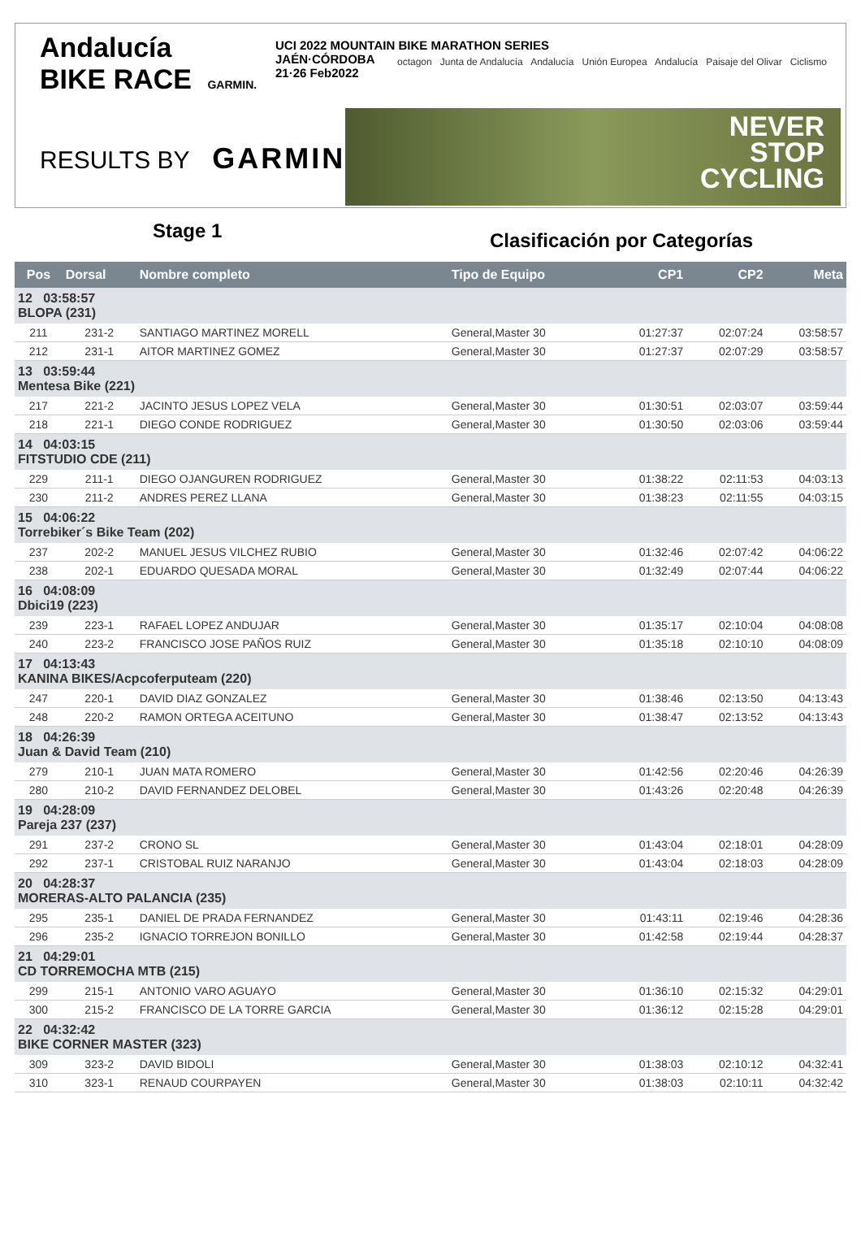Andalucía
BIKE RACE GARMIN.
UCI 2022 MOUNTAIN BIKE MARATHON SERIES
JAÉN·CÓRDOBA
21·26 Feb2022
octagon Junta de Andalucía Andalucía Unión Europea Andalucía Paisaje del Olivar Ciclismo
RESULTS BY GARMIN.
NEVER
STOP
CYCLING
Stage 1
Clasificación por Categorías
| Pos | Dorsal | Nombre completo | Tipo de Equipo | CP1 | CP2 | Meta |
| --- | --- | --- | --- | --- | --- | --- |
| 12 03:58:57 BLOPA (231) | | | | | | |
| 211 | 231-2 | SANTIAGO MARTINEZ MORELL | General,Master 30 | 01:27:37 | 02:07:24 | 03:58:57 |
| 212 | 231-1 | AITOR MARTINEZ GOMEZ | General,Master 30 | 01:27:37 | 02:07:29 | 03:58:57 |
| 13 03:59:44 Mentesa Bike (221) | | | | | | |
| 217 | 221-2 | JACINTO JESUS LOPEZ VELA | General,Master 30 | 01:30:51 | 02:03:07 | 03:59:44 |
| 218 | 221-1 | DIEGO CONDE RODRIGUEZ | General,Master 30 | 01:30:50 | 02:03:06 | 03:59:44 |
| 14 04:03:15 FITSTUDIO CDE (211) | | | | | | |
| 229 | 211-1 | DIEGO OJANGUREN RODRIGUEZ | General,Master 30 | 01:38:22 | 02:11:53 | 04:03:13 |
| 230 | 211-2 | ANDRES PEREZ LLANA | General,Master 30 | 01:38:23 | 02:11:55 | 04:03:15 |
| 15 04:06:22 Torrebiker´s Bike Team (202) | | | | | | |
| 237 | 202-2 | MANUEL JESUS VILCHEZ RUBIO | General,Master 30 | 01:32:46 | 02:07:42 | 04:06:22 |
| 238 | 202-1 | EDUARDO QUESADA MORAL | General,Master 30 | 01:32:49 | 02:07:44 | 04:06:22 |
| 16 04:08:09 Dbici19 (223) | | | | | | |
| 239 | 223-1 | RAFAEL LOPEZ ANDUJAR | General,Master 30 | 01:35:17 | 02:10:04 | 04:08:08 |
| 240 | 223-2 | FRANCISCO JOSE PAÑOS RUIZ | General,Master 30 | 01:35:18 | 02:10:10 | 04:08:09 |
| 17 04:13:43 KANINA BIKES/Acpcoferputeam (220) | | | | | | |
| 247 | 220-1 | DAVID DIAZ GONZALEZ | General,Master 30 | 01:38:46 | 02:13:50 | 04:13:43 |
| 248 | 220-2 | RAMON ORTEGA ACEITUNO | General,Master 30 | 01:38:47 | 02:13:52 | 04:13:43 |
| 18 04:26:39 Juan & David Team (210) | | | | | | |
| 279 | 210-1 | JUAN MATA ROMERO | General,Master 30 | 01:42:56 | 02:20:46 | 04:26:39 |
| 280 | 210-2 | DAVID FERNANDEZ DELOBEL | General,Master 30 | 01:43:26 | 02:20:48 | 04:26:39 |
| 19 04:28:09 Pareja 237 (237) | | | | | | |
| 291 | 237-2 | CRONO SL | General,Master 30 | 01:43:04 | 02:18:01 | 04:28:09 |
| 292 | 237-1 | CRISTOBAL RUIZ NARANJO | General,Master 30 | 01:43:04 | 02:18:03 | 04:28:09 |
| 20 04:28:37 MORERAS-ALTO PALANCIA (235) | | | | | | |
| 295 | 235-1 | DANIEL DE PRADA FERNANDEZ | General,Master 30 | 01:43:11 | 02:19:46 | 04:28:36 |
| 296 | 235-2 | IGNACIO TORREJON BONILLO | General,Master 30 | 01:42:58 | 02:19:44 | 04:28:37 |
| 21 04:29:01 CD TORREMOCHA MTB (215) | | | | | | |
| 299 | 215-1 | ANTONIO VARO AGUAYO | General,Master 30 | 01:36:10 | 02:15:32 | 04:29:01 |
| 300 | 215-2 | FRANCISCO DE LA TORRE GARCIA | General,Master 30 | 01:36:12 | 02:15:28 | 04:29:01 |
| 22 04:32:42 BIKE CORNER MASTER (323) | | | | | | |
| 309 | 323-2 | DAVID BIDOLI | General,Master 30 | 01:38:03 | 02:10:12 | 04:32:41 |
| 310 | 323-1 | RENAUD COURPAYEN | General,Master 30 | 01:38:03 | 02:10:11 | 04:32:42 |